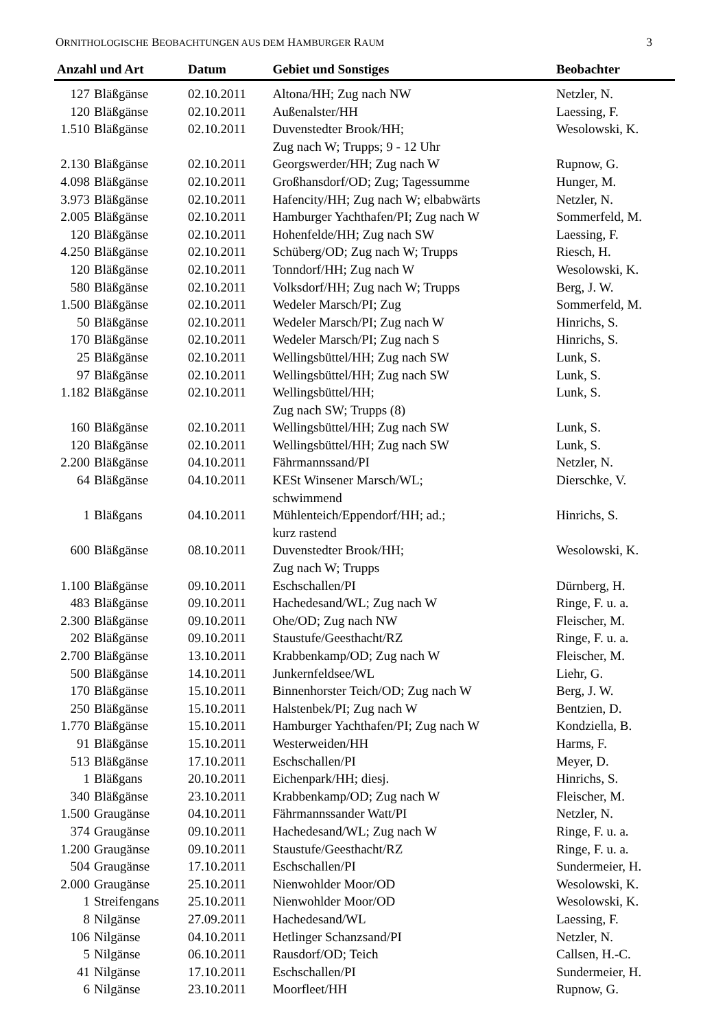ORNITHOLOGISCHE BEOBACHTUNGEN AUS DEM HAMBURGER RAUM 3
| Anzahl und Art | | Datum | Gebiet und Sonstiges | Beobachter |
| --- | --- | --- | --- | --- |
| 127 | Bläßgänse | 02.10.2011 | Altona/HH; Zug nach NW | Netzler, N. |
| 120 | Bläßgänse | 02.10.2011 | Außenalster/HH | Laessing, F. |
| 1.510 | Bläßgänse | 02.10.2011 | Duvenstedter Brook/HH; Zug nach W; Trupps; 9 - 12 Uhr | Wesolowski, K. |
| 2.130 | Bläßgänse | 02.10.2011 | Georgswerder/HH; Zug nach W | Rupnow, G. |
| 4.098 | Bläßgänse | 02.10.2011 | Großhansdorf/OD; Zug; Tagessumme | Hunger, M. |
| 3.973 | Bläßgänse | 02.10.2011 | Hafencity/HH; Zug nach W; elbabwärts | Netzler, N. |
| 2.005 | Bläßgänse | 02.10.2011 | Hamburger Yachthafen/PI; Zug nach W | Sommerfeld, M. |
| 120 | Bläßgänse | 02.10.2011 | Hohenfelde/HH; Zug nach SW | Laessing, F. |
| 4.250 | Bläßgänse | 02.10.2011 | Schüberg/OD; Zug nach W; Trupps | Riesch, H. |
| 120 | Bläßgänse | 02.10.2011 | Tonndorf/HH; Zug nach W | Wesolowski, K. |
| 580 | Bläßgänse | 02.10.2011 | Volksdorf/HH; Zug nach W; Trupps | Berg, J. W. |
| 1.500 | Bläßgänse | 02.10.2011 | Wedeler Marsch/PI; Zug | Sommerfeld, M. |
| 50 | Bläßgänse | 02.10.2011 | Wedeler Marsch/PI; Zug nach W | Hinrichs, S. |
| 170 | Bläßgänse | 02.10.2011 | Wedeler Marsch/PI; Zug nach S | Hinrichs, S. |
| 25 | Bläßgänse | 02.10.2011 | Wellingsbüttel/HH; Zug nach SW | Lunk, S. |
| 97 | Bläßgänse | 02.10.2011 | Wellingsbüttel/HH; Zug nach SW | Lunk, S. |
| 1.182 | Bläßgänse | 02.10.2011 | Wellingsbüttel/HH; Zug nach SW; Trupps (8) | Lunk, S. |
| 160 | Bläßgänse | 02.10.2011 | Wellingsbüttel/HH; Zug nach SW | Lunk, S. |
| 120 | Bläßgänse | 02.10.2011 | Wellingsbüttel/HH; Zug nach SW | Lunk, S. |
| 2.200 | Bläßgänse | 04.10.2011 | Fährmannssand/PI | Netzler, N. |
| 64 | Bläßgänse | 04.10.2011 | KESt Winsener Marsch/WL; schwimmend | Dierschke, V. |
| 1 | Bläßgans | 04.10.2011 | Mühlenteich/Eppendorf/HH; ad.; kurz rastend | Hinrichs, S. |
| 600 | Bläßgänse | 08.10.2011 | Duvenstedter Brook/HH; Zug nach W; Trupps | Wesolowski, K. |
| 1.100 | Bläßgänse | 09.10.2011 | Eschschallen/PI | Dürnberg, H. |
| 483 | Bläßgänse | 09.10.2011 | Hachedesand/WL; Zug nach W | Ringe, F. u. a. |
| 2.300 | Bläßgänse | 09.10.2011 | Ohe/OD; Zug nach NW | Fleischer, M. |
| 202 | Bläßgänse | 09.10.2011 | Staustufe/Geesthacht/RZ | Ringe, F. u. a. |
| 2.700 | Bläßgänse | 13.10.2011 | Krabbenkamp/OD; Zug nach W | Fleischer, M. |
| 500 | Bläßgänse | 14.10.2011 | Junkernfeldsee/WL | Liehr, G. |
| 170 | Bläßgänse | 15.10.2011 | Binnenhorster Teich/OD; Zug nach W | Berg, J. W. |
| 250 | Bläßgänse | 15.10.2011 | Halstenbek/PI; Zug nach W | Bentzien, D. |
| 1.770 | Bläßgänse | 15.10.2011 | Hamburger Yachthafen/PI; Zug nach W | Kondziella, B. |
| 91 | Bläßgänse | 15.10.2011 | Westerweiden/HH | Harms, F. |
| 513 | Bläßgänse | 17.10.2011 | Eschschallen/PI | Meyer, D. |
| 1 | Bläßgans | 20.10.2011 | Eichenpark/HH; diesj. | Hinrichs, S. |
| 340 | Bläßgänse | 23.10.2011 | Krabbenkamp/OD; Zug nach W | Fleischer, M. |
| 1.500 | Graugänse | 04.10.2011 | Fährmannssander Watt/PI | Netzler, N. |
| 374 | Graugänse | 09.10.2011 | Hachedesand/WL; Zug nach W | Ringe, F. u. a. |
| 1.200 | Graugänse | 09.10.2011 | Staustufe/Geesthacht/RZ | Ringe, F. u. a. |
| 504 | Graugänse | 17.10.2011 | Eschschallen/PI | Sundermeier, H. |
| 2.000 | Graugänse | 25.10.2011 | Nienwohlder Moor/OD | Wesolowski, K. |
| 1 | Streifengans | 25.10.2011 | Nienwohlder Moor/OD | Wesolowski, K. |
| 8 | Nilgänse | 27.09.2011 | Hachedesand/WL | Laessing, F. |
| 106 | Nilgänse | 04.10.2011 | Hetlinger Schanzsand/PI | Netzler, N. |
| 5 | Nilgänse | 06.10.2011 | Rausdorf/OD; Teich | Callsen, H.-C. |
| 41 | Nilgänse | 17.10.2011 | Eschschallen/PI | Sundermeier, H. |
| 6 | Nilgänse | 23.10.2011 | Moorfleet/HH | Rupnow, G. |